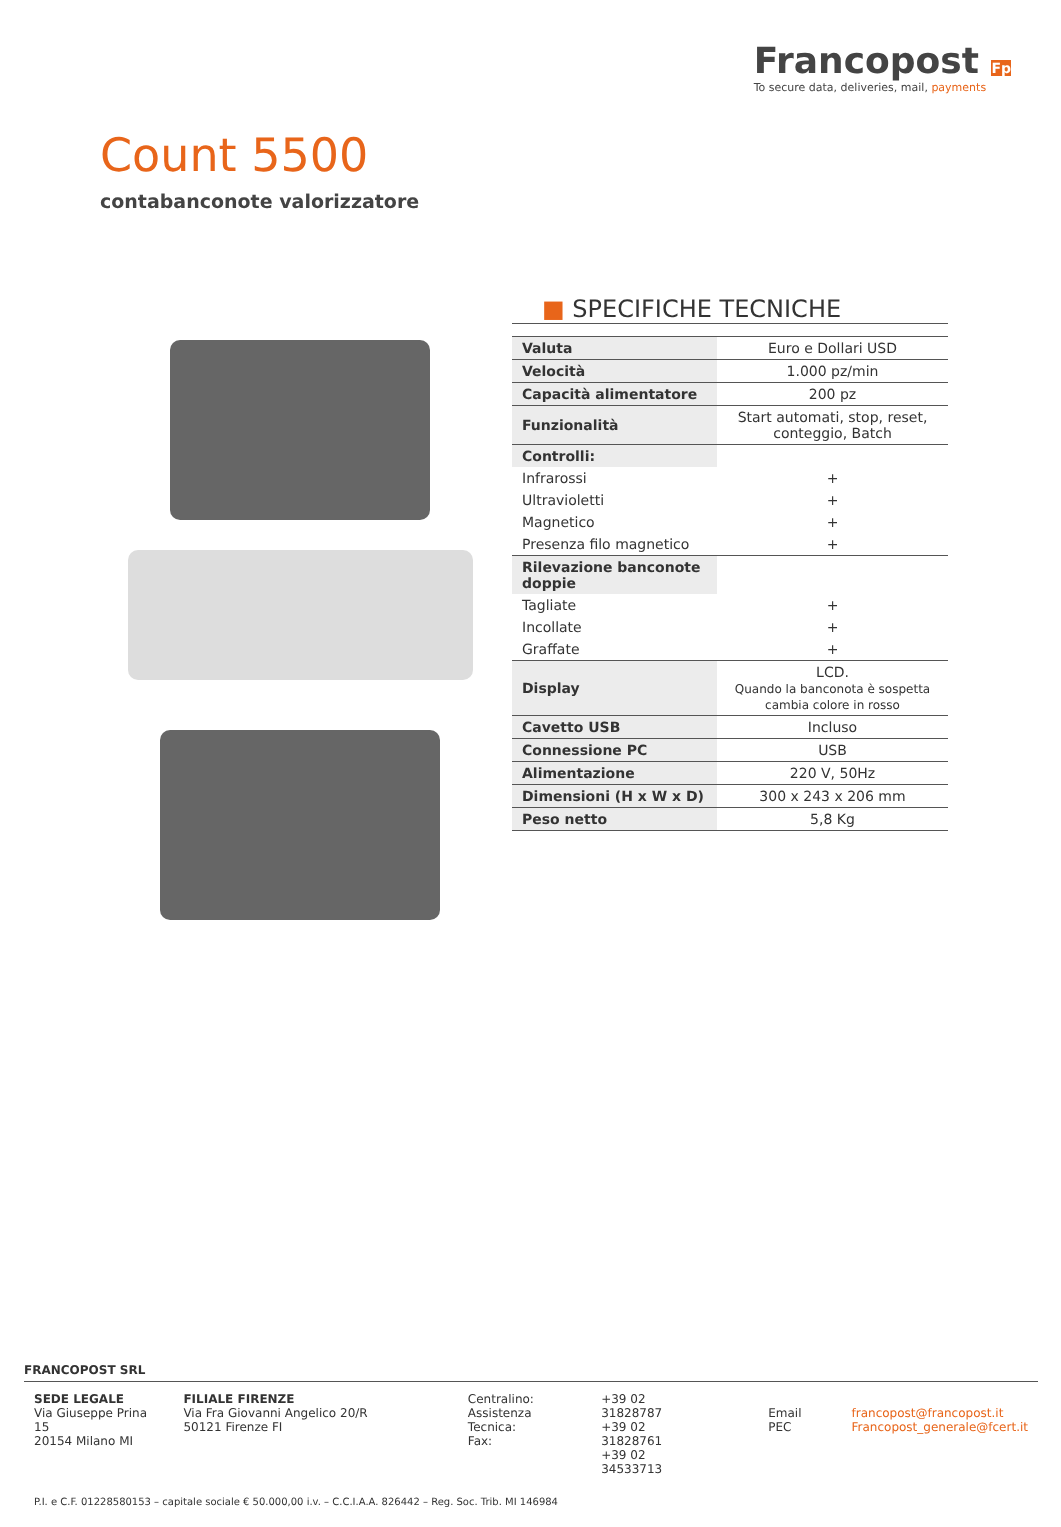Francopost Fp
To secure data, deliveries, mail, payments
Count 5500
contabanconote valorizzatore
■ SPECIFICHE TECNICHE
| Valuta | Euro e Dollari USD |
| Velocità | 1.000 pz/min |
| Capacità alimentatore | 200 pz |
| Funzionalità | Start automati, stop, reset, conteggio, Batch |
| Controlli: | |
| Infrarossi | + |
| Ultravioletti | + |
| Magnetico | + |
| Presenza filo magnetico | + |
| Rilevazione banconote doppie | |
| Tagliate | + |
| Incollate | + |
| Graffate | + |
| Display | LCD. Quando la banconota è sospetta cambia colore in rosso |
| Cavetto USB | Incluso |
| Connessione PC | USB |
| Alimentazione | 220 V, 50Hz |
| Dimensioni (H x W x D) | 300 x 243 x 206 mm |
| Peso netto | 5,8 Kg |
FRANCOPOST SRL
SEDE LEGALE
Via Giuseppe Prina 15
20154 Milano MI
FILIALE FIRENZE
Via Fra Giovanni Angelico 20/R
50121 Firenze FI
Centralino:
Assistenza Tecnica:
Fax:
+39 02 31828787
+39 02 31828761
+39 02 34533713
Email
PEC
francopost@francopost.it
Francopost_generale@fcert.it
P.I. e C.F. 01228580153 – capitale sociale € 50.000,00 i.v. – C.C.I.A.A. 826442 – Reg. Soc. Trib. MI 146984